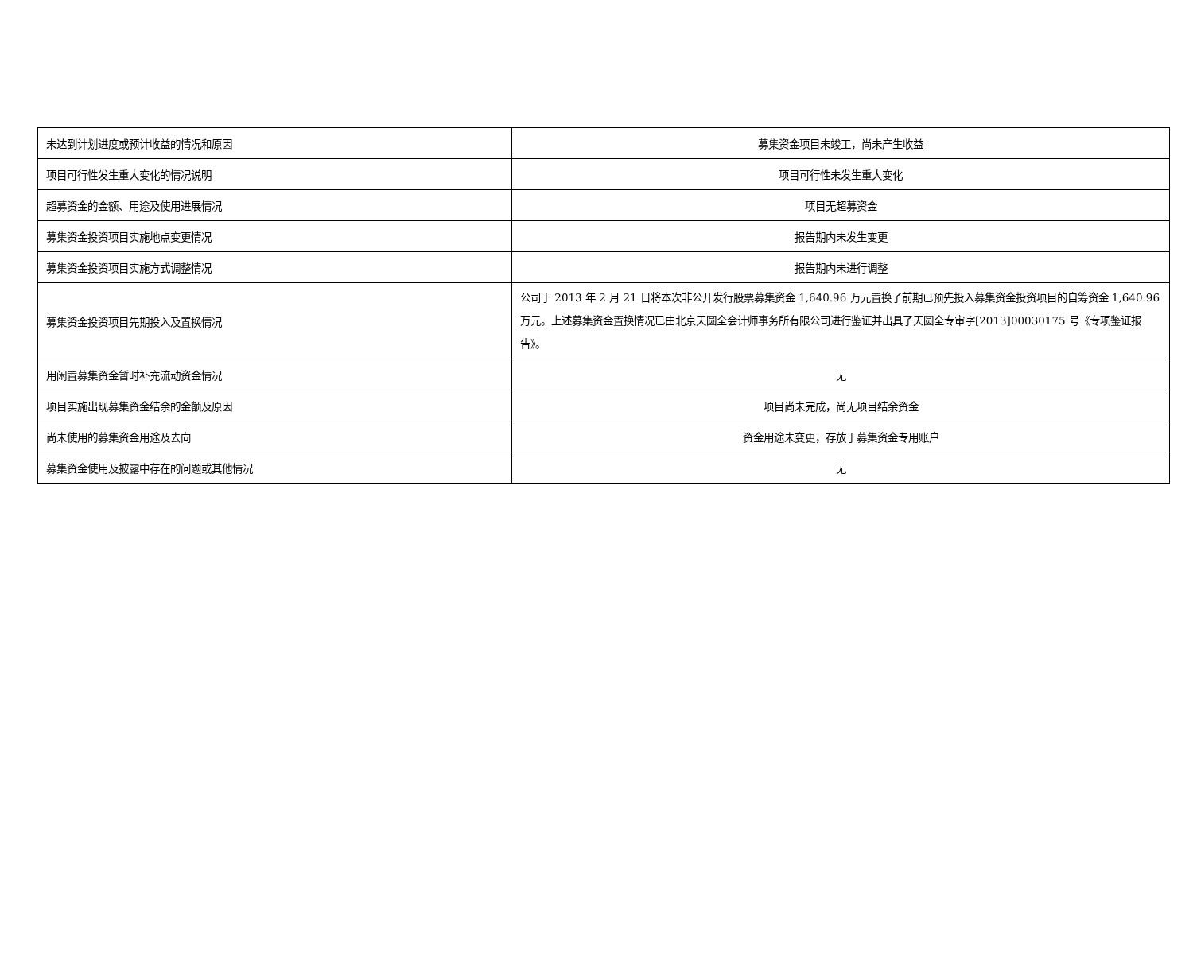| 未达到计划进度或预计收益的情况和原因 | 募集资金项目未竣工，尚未产生收益 |
| 项目可行性发生重大变化的情况说明 | 项目可行性未发生重大变化 |
| 超募资金的金额、用途及使用进展情况 | 项目无超募资金 |
| 募集资金投资项目实施地点变更情况 | 报告期内未发生变更 |
| 募集资金投资项目实施方式调整情况 | 报告期内未进行调整 |
| 募集资金投资项目先期投入及置换情况 | 公司于 2013 年 2 月 21 日将本次非公开发行股票募集资金 1,640.96 万元置换了前期已预先投入募集资金投资项目的自筹资金 1,640.96 万元。上述募集资金置换情况已由北京天圆全会计师事务所有限公司进行鉴证并出具了天圆全专审字[2013]00030175 号《专项鉴证报告》。 |
| 用闲置募集资金暂时补充流动资金情况 | 无 |
| 项目实施出现募集资金结余的金额及原因 | 项目尚未完成，尚无项目结余资金 |
| 尚未使用的募集资金用途及去向 | 资金用途未变更，存放于募集资金专用账户 |
| 募集资金使用及披露中存在的问题或其他情况 | 无 |